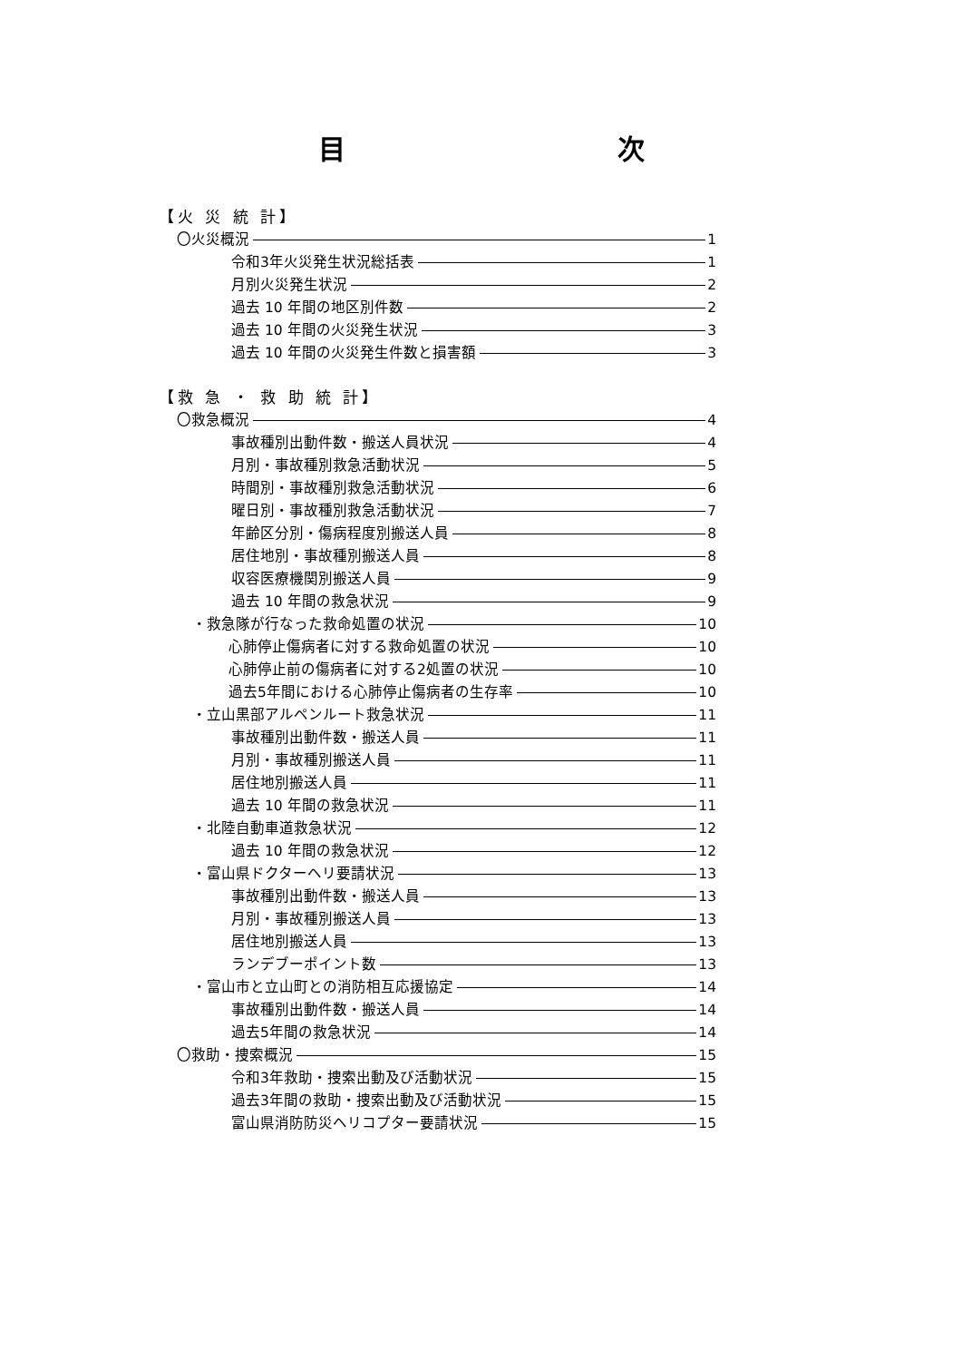目 次
【火 災 統 計】
〇火災概況 1
令和3年火災発生状況総括表 1
月別火災発生状況 2
過去 10 年間の地区別件数 2
過去 10 年間の火災発生状況 3
過去 10 年間の火災発生件数と損害額 3
【救 急 ・ 救 助 統 計】
〇救急概況 4
事故種別出動件数・搬送人員状況 4
月別・事故種別救急活動状況 5
時間別・事故種別救急活動状況 6
曜日別・事故種別救急活動状況 7
年齢区分別・傷病程度別搬送人員 8
居住地別・事故種別搬送人員 8
収容医療機関別搬送人員 9
過去 10 年間の救急状況 9
・救急隊が行なった救命処置の状況 10
心肺停止傷病者に対する救命処置の状況 10
心肺停止前の傷病者に対する2処置の状況 10
過去5年間における心肺停止傷病者の生存率 10
・立山黒部アルペンルート救急状況 11
事故種別出動件数・搬送人員 11
月別・事故種別搬送人員 11
居住地別搬送人員 11
過去 10 年間の救急状況 11
・北陸自動車道救急状況 12
過去 10 年間の救急状況 12
・富山県ドクターヘリ要請状況 13
事故種別出動件数・搬送人員 13
月別・事故種別搬送人員 13
居住地別搬送人員 13
ランデブーポイント数 13
・富山市と立山町との消防相互応援協定 14
事故種別出動件数・搬送人員 14
過去5年間の救急状況 14
〇救助・捜索概況 15
令和3年救助・捜索出動及び活動状況 15
過去3年間の救助・捜索出動及び活動状況 15
富山県消防防災ヘリコプター要請状況 15